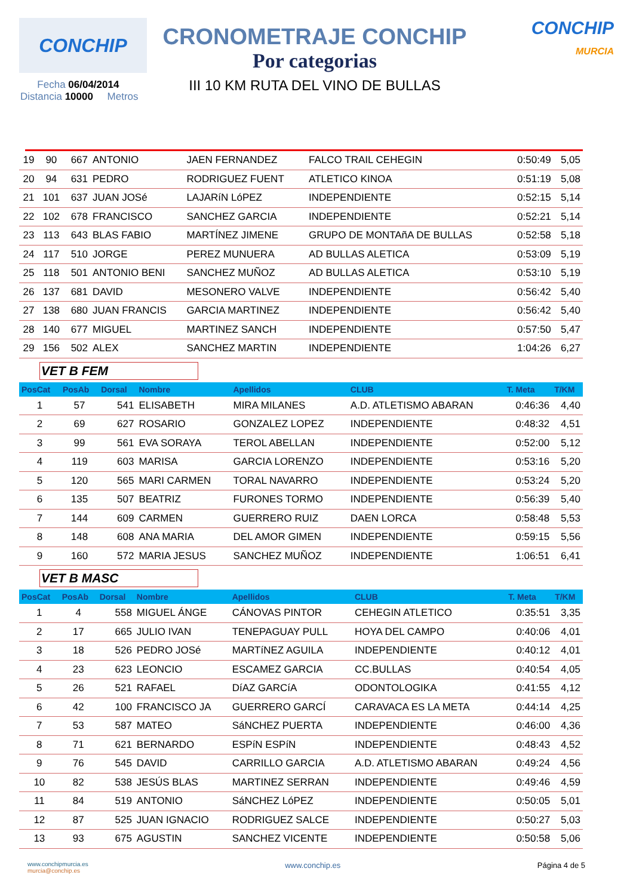CONCHIP
CRONOMETRAJE CONCHIP
Por categorias
III 10 KM RUTA DEL VINO DE BULLAS
CONCHIP
MURCIA
Fecha 06/04/2014
Distancia 10000 Metros
| 19 | 90 | 667 | ANTONIO | JAEN FERNANDEZ | FALCO TRAIL CEHEGIN | 0:50:49 | 5,05 |
| 20 | 94 | 631 | PEDRO | RODRIGUEZ FUENT | ATLETICO KINOA | 0:51:19 | 5,08 |
| 21 | 101 | 637 | JUAN JOSé | LAJARíN LóPEZ | INDEPENDIENTE | 0:52:15 | 5,14 |
| 22 | 102 | 678 | FRANCISCO | SANCHEZ GARCIA | INDEPENDIENTE | 0:52:21 | 5,14 |
| 23 | 113 | 643 | BLAS FABIO | MARTÍNEZ JIMENE | GRUPO DE MONTAñA DE BULLAS | 0:52:58 | 5,18 |
| 24 | 117 | 510 | JORGE | PEREZ MUNUERA | AD BULLAS ALETICA | 0:53:09 | 5,19 |
| 25 | 118 | 501 | ANTONIO BENI | SANCHEZ MUÑOZ | AD BULLAS ALETICA | 0:53:10 | 5,19 |
| 26 | 137 | 681 | DAVID | MESONERO VALVE | INDEPENDIENTE | 0:56:42 | 5,40 |
| 27 | 138 | 680 | JUAN FRANCIS | GARCIA MARTINEZ | INDEPENDIENTE | 0:56:42 | 5,40 |
| 28 | 140 | 677 | MIGUEL | MARTINEZ SANCH | INDEPENDIENTE | 0:57:50 | 5,47 |
| 29 | 156 | 502 | ALEX | SANCHEZ MARTIN | INDEPENDIENTE | 1:04:26 | 6,27 |
VET B FEM
| PosCat | PosAb | Dorsal | Nombre | Apellidos | CLUB | T. Meta | T/KM |
| --- | --- | --- | --- | --- | --- | --- | --- |
| 1 | 57 | 541 | ELISABETH | MIRA MILANES | A.D. ATLETISMO ABARAN | 0:46:36 | 4,40 |
| 2 | 69 | 627 | ROSARIO | GONZALEZ LOPEZ | INDEPENDIENTE | 0:48:32 | 4,51 |
| 3 | 99 | 561 | EVA SORAYA | TEROL ABELLAN | INDEPENDIENTE | 0:52:00 | 5,12 |
| 4 | 119 | 603 | MARISA | GARCIA LORENZO | INDEPENDIENTE | 0:53:16 | 5,20 |
| 5 | 120 | 565 | MARI CARMEN | TORAL NAVARRO | INDEPENDIENTE | 0:53:24 | 5,20 |
| 6 | 135 | 507 | BEATRIZ | FURONES TORMO | INDEPENDIENTE | 0:56:39 | 5,40 |
| 7 | 144 | 609 | CARMEN | GUERRERO RUIZ | DAEN LORCA | 0:58:48 | 5,53 |
| 8 | 148 | 608 | ANA MARIA | DEL AMOR GIMEN | INDEPENDIENTE | 0:59:15 | 5,56 |
| 9 | 160 | 572 | MARIA JESUS | SANCHEZ MUÑOZ | INDEPENDIENTE | 1:06:51 | 6,41 |
VET B MASC
| PosCat | PosAb | Dorsal | Nombre | Apellidos | CLUB | T. Meta | T/KM |
| --- | --- | --- | --- | --- | --- | --- | --- |
| 1 | 4 | 558 | MIGUEL ÁNGE | CÁNOVAS PINTOR | CEHEGIN ATLETICO | 0:35:51 | 3,35 |
| 2 | 17 | 665 | JULIO IVAN | TENEPAGUAY PULL | HOYA DEL CAMPO | 0:40:06 | 4,01 |
| 3 | 18 | 526 | PEDRO JOSé | MARTíNEZ AGUILA | INDEPENDIENTE | 0:40:12 | 4,01 |
| 4 | 23 | 623 | LEONCIO | ESCAMEZ GARCIA | CC.BULLAS | 0:40:54 | 4,05 |
| 5 | 26 | 521 | RAFAEL | DíAZ GARCíA | ODONTOLOGIKA | 0:41:55 | 4,12 |
| 6 | 42 | 100 | FRANCISCO JA | GUERRERO GARCÍ | CARAVACA ES LA META | 0:44:14 | 4,25 |
| 7 | 53 | 587 | MATEO | SáNCHEZ PUERTA | INDEPENDIENTE | 0:46:00 | 4,36 |
| 8 | 71 | 621 | BERNARDO | ESPíN ESPíN | INDEPENDIENTE | 0:48:43 | 4,52 |
| 9 | 76 | 545 | DAVID | CARRILLO GARCIA | A.D. ATLETISMO ABARAN | 0:49:24 | 4,56 |
| 10 | 82 | 538 | JESÚS BLAS | MARTINEZ SERRAN | INDEPENDIENTE | 0:49:46 | 4,59 |
| 11 | 84 | 519 | ANTONIO | SáNCHEZ LóPEZ | INDEPENDIENTE | 0:50:05 | 5,01 |
| 12 | 87 | 525 | JUAN IGNACIO | RODRIGUEZ SALCE | INDEPENDIENTE | 0:50:27 | 5,03 |
| 13 | 93 | 675 | AGUSTIN | SANCHEZ VICENTE | INDEPENDIENTE | 0:50:58 | 5,06 |
www.conchipmurcia.es
murcia@conchip.es
www.conchip.es Página 4 de 5